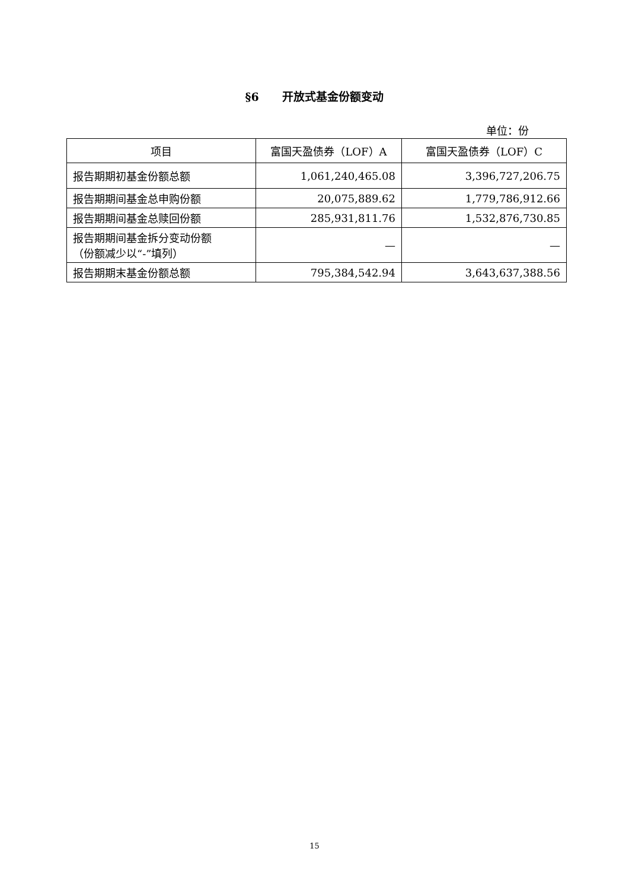§6 开放式基金份额变动
单位：份
| 项目 | 富国天盈债券（LOF）A | 富国天盈债券（LOF）C |
| --- | --- | --- |
| 报告期期初基金份额总额 | 1,061,240,465.08 | 3,396,727,206.75 |
| 报告期期间基金总申购份额 | 20,075,889.62 | 1,779,786,912.66 |
| 报告期期间基金总赎回份额 | 285,931,811.76 | 1,532,876,730.85 |
| 报告期期间基金拆分变动份额 （份额减少以“-”填列） | — | — |
| 报告期期末基金份额总额 | 795,384,542.94 | 3,643,637,388.56 |
15